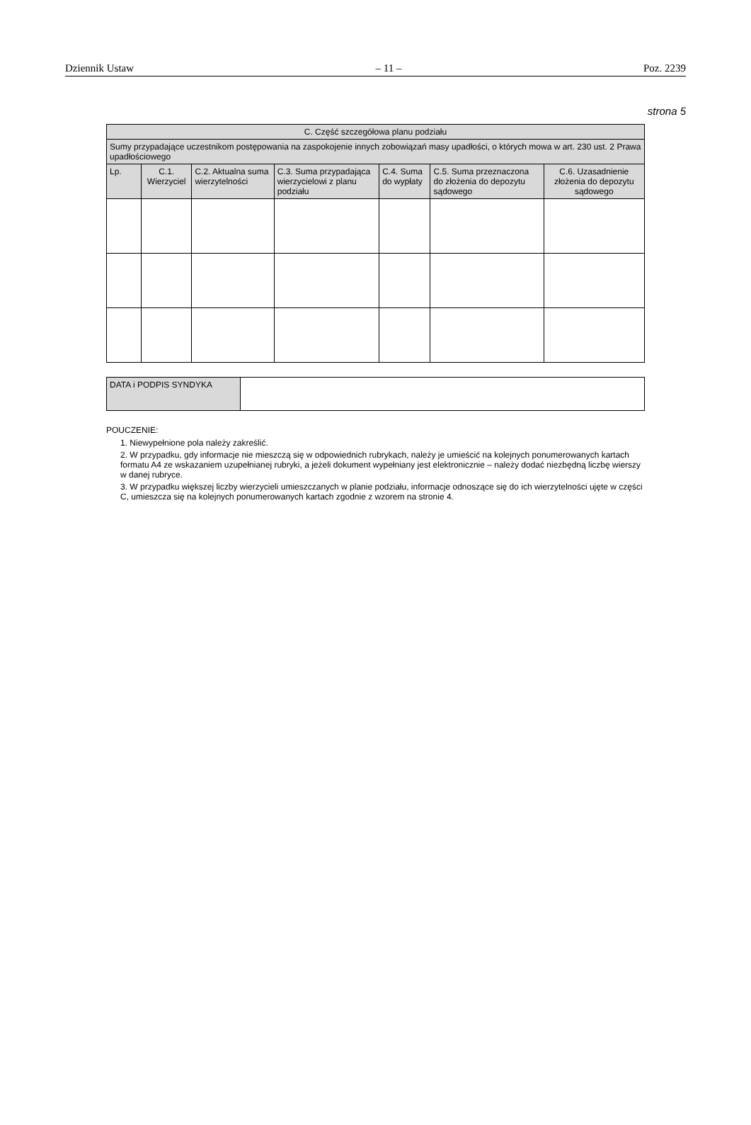Dziennik Ustaw – 11 – Poz. 2239
strona 5
| C. Część szczegółowa planu podziału | | | | | | |
| --- | --- | --- | --- | --- | --- | --- |
| Sumy przypadające uczestnikom postępowania na zaspokojenie innych zobowiązań masy upadłości, o których mowa w art. 230 ust. 2 Prawa upadłościowego | | | | | | |
| Lp. | C.1. Wierzyciel | C.2. Aktualna suma wierzytelności | C.3. Suma przypadająca wierzycielowi z planu podziału | C.4. Suma do wypłaty | C.5. Suma przeznaczona do złożenia do depozytu sądowego | C.6. Uzasadnienie złożenia do depozytu sądowego |
| DATA i PODPIS SYNDYKA | |
POUCZENIE:
1. Niewypełnione pola należy zakreślić.
2. W przypadku, gdy informacje nie mieszczą się w odpowiednich rubrykach, należy je umieścić na kolejnych ponumerowanych kartach formatu A4 ze wskazaniem uzupełnianej rubryki, a jeżeli dokument wypełniany jest elektronicznie – należy dodać niezbędną liczbę wierszy w danej rubryce.
3. W przypadku większej liczby wierzycieli umieszczanych w planie podziału, informacje odnoszące się do ich wierzytelności ujęte w części C, umieszcza się na kolejnych ponumerowanych kartach zgodnie z wzorem na stronie 4.